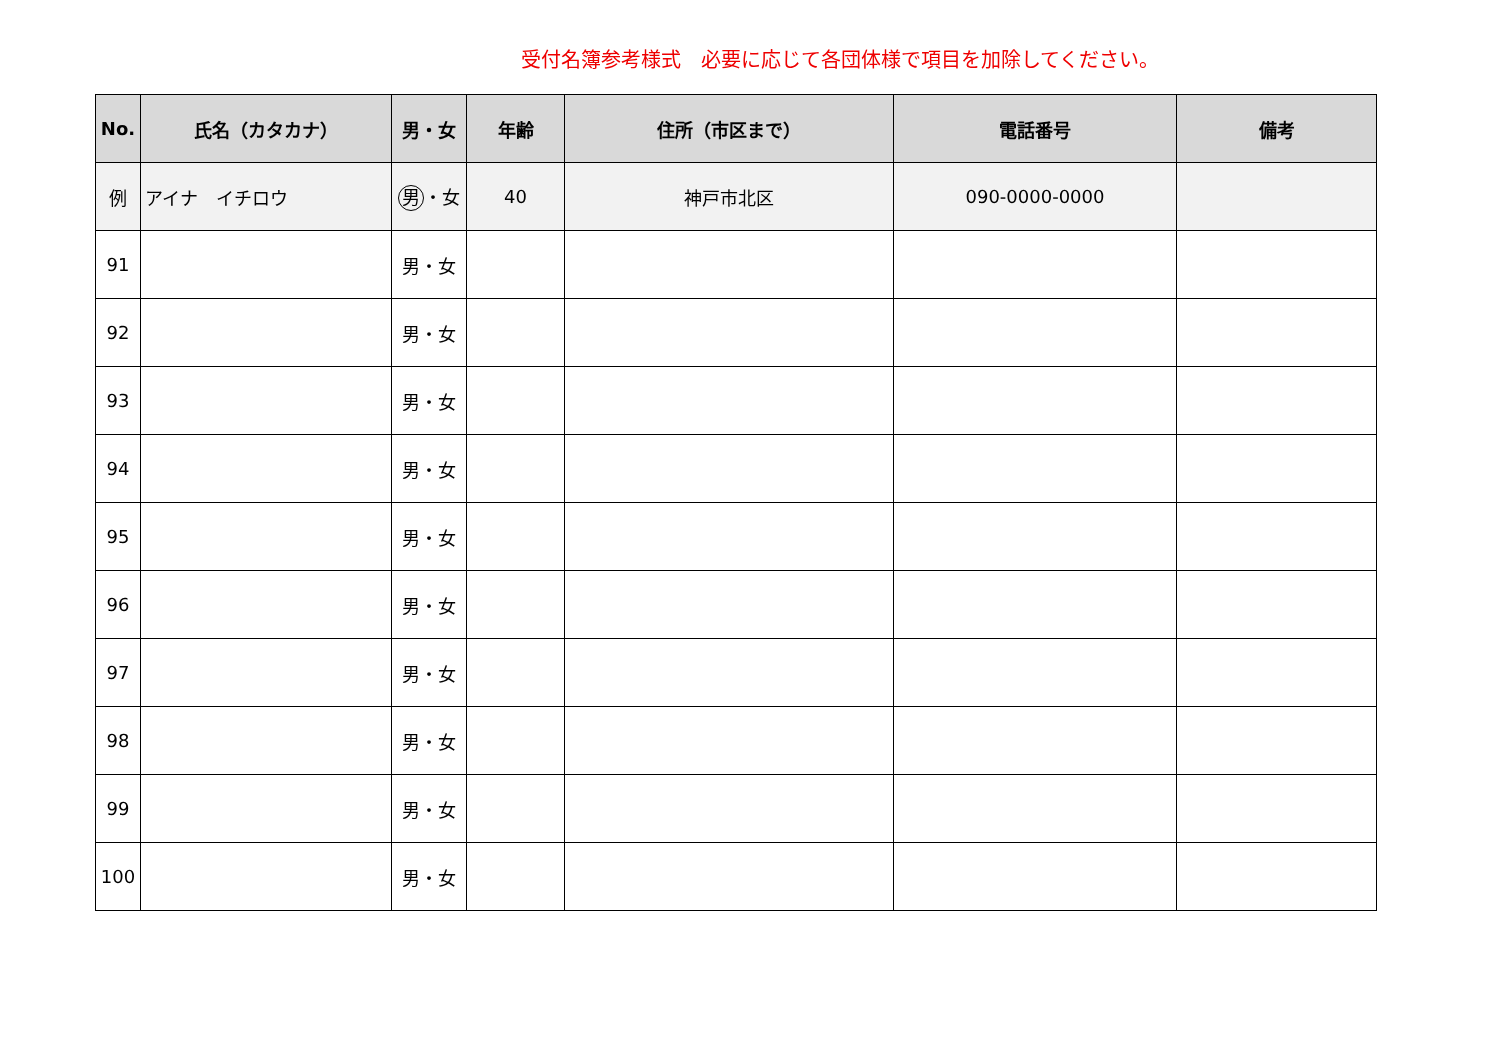受付名簿参考様式　必要に応じて各団体様で項目を加除してください。
| No. | 氏名（カタカナ） | 男・女 | 年齢 | 住所（市区まで） | 電話番号 | 備考 |
| --- | --- | --- | --- | --- | --- | --- |
| 例 | アイナ イチロウ | 男 ・女 | 40 | 神戸市北区 | 090-0000-0000 | |
| 91 | | 男・女 | | | | |
| 92 | | 男・女 | | | | |
| 93 | | 男・女 | | | | |
| 94 | | 男・女 | | | | |
| 95 | | 男・女 | | | | |
| 96 | | 男・女 | | | | |
| 97 | | 男・女 | | | | |
| 98 | | 男・女 | | | | |
| 99 | | 男・女 | | | | |
| 100 | | 男・女 | | | | |